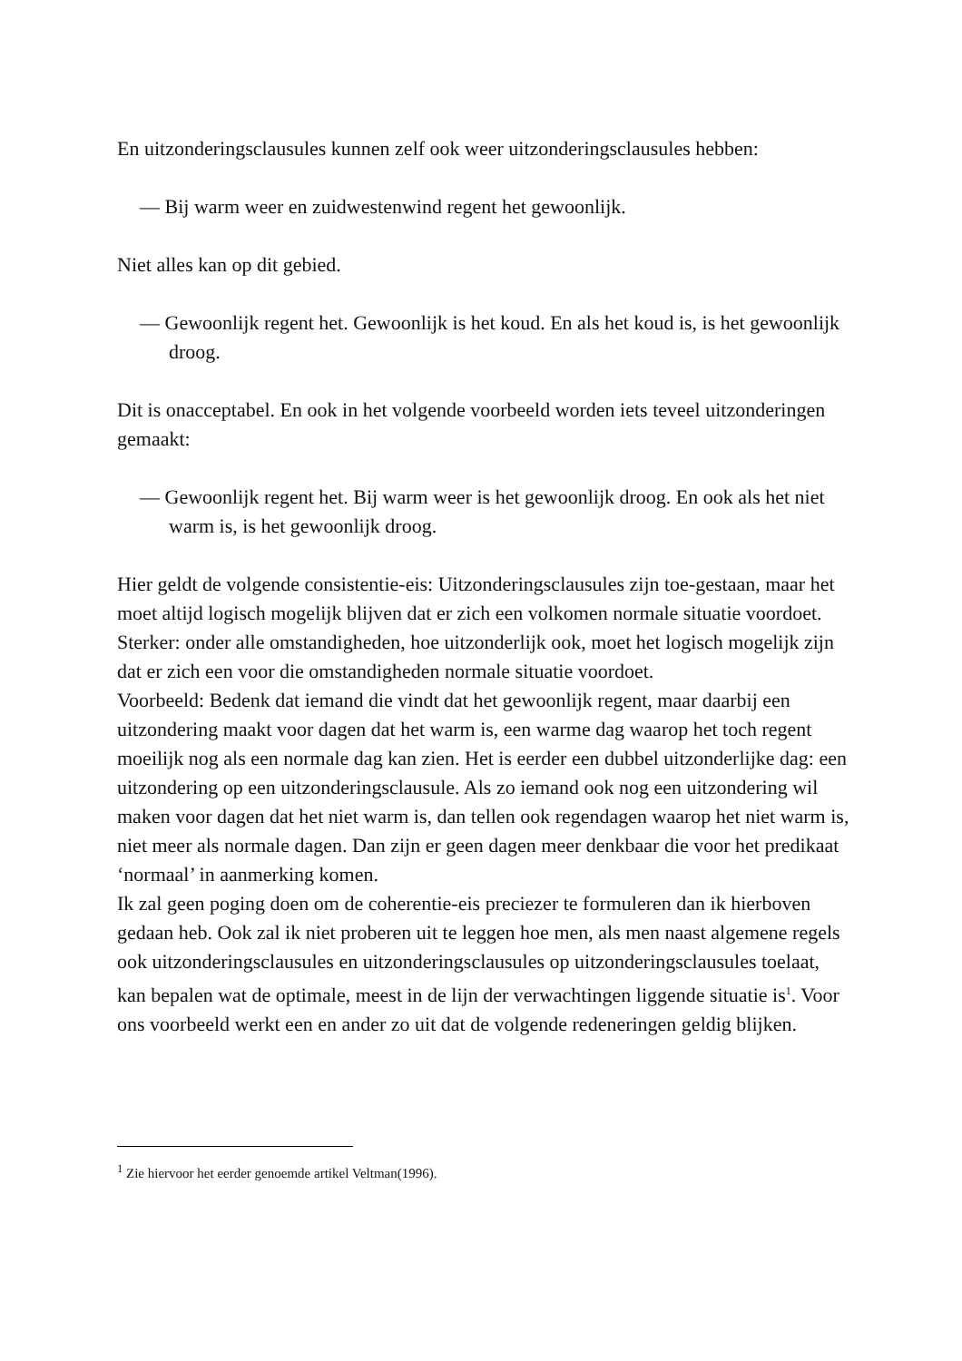En uitzonderingsclausules kunnen zelf ook weer uitzonderingsclausules hebben:
— Bij warm weer en zuidwestenwind regent het gewoonlijk.
Niet alles kan op dit gebied.
— Gewoonlijk regent het. Gewoonlijk is het koud. En als het koud is, is het gewoonlijk droog.
Dit is onacceptabel. En ook in het volgende voorbeeld worden iets teveel uitzonderingen gemaakt:
— Gewoonlijk regent het. Bij warm weer is het gewoonlijk droog. En ook als het niet warm is, is het gewoonlijk droog.
Hier geldt de volgende consistentie-eis: Uitzonderingsclausules zijn toe-gestaan, maar het moet altijd logisch mogelijk blijven dat er zich een volkomen normale situatie voordoet. Sterker: onder alle omstandigheden, hoe uitzonderlijk ook, moet het logisch mogelijk zijn dat er zich een voor die omstandigheden normale situatie voordoet.
Voorbeeld: Bedenk dat iemand die vindt dat het gewoonlijk regent, maar daarbij een uitzondering maakt voor dagen dat het warm is, een warme dag waarop het toch regent moeilijk nog als een normale dag kan zien. Het is eerder een dubbel uitzonderlijke dag: een uitzondering op een uitzonderingsclausule. Als zo iemand ook nog een uitzondering wil maken voor dagen dat het niet warm is, dan tellen ook regendagen waarop het niet warm is, niet meer als normale dagen. Dan zijn er geen dagen meer denkbaar die voor het predikaat ‘normaal’ in aanmerking komen.
Ik zal geen poging doen om de coherentie-eis preciezer te formuleren dan ik hierboven gedaan heb. Ook zal ik niet proberen uit te leggen hoe men, als men naast algemene regels ook uitzonderingsclausules en uitzonderingsclausules op uitzonderingsclausules toelaat, kan bepalen wat de optimale, meest in de lijn der verwachtingen liggende situatie is<sup>1</sup>. Voor ons voorbeeld werkt een en ander zo uit dat de volgende redeneringen geldig blijken.
<sup>1</sup> Zie hiervoor het eerder genoemde artikel Veltman(1996).